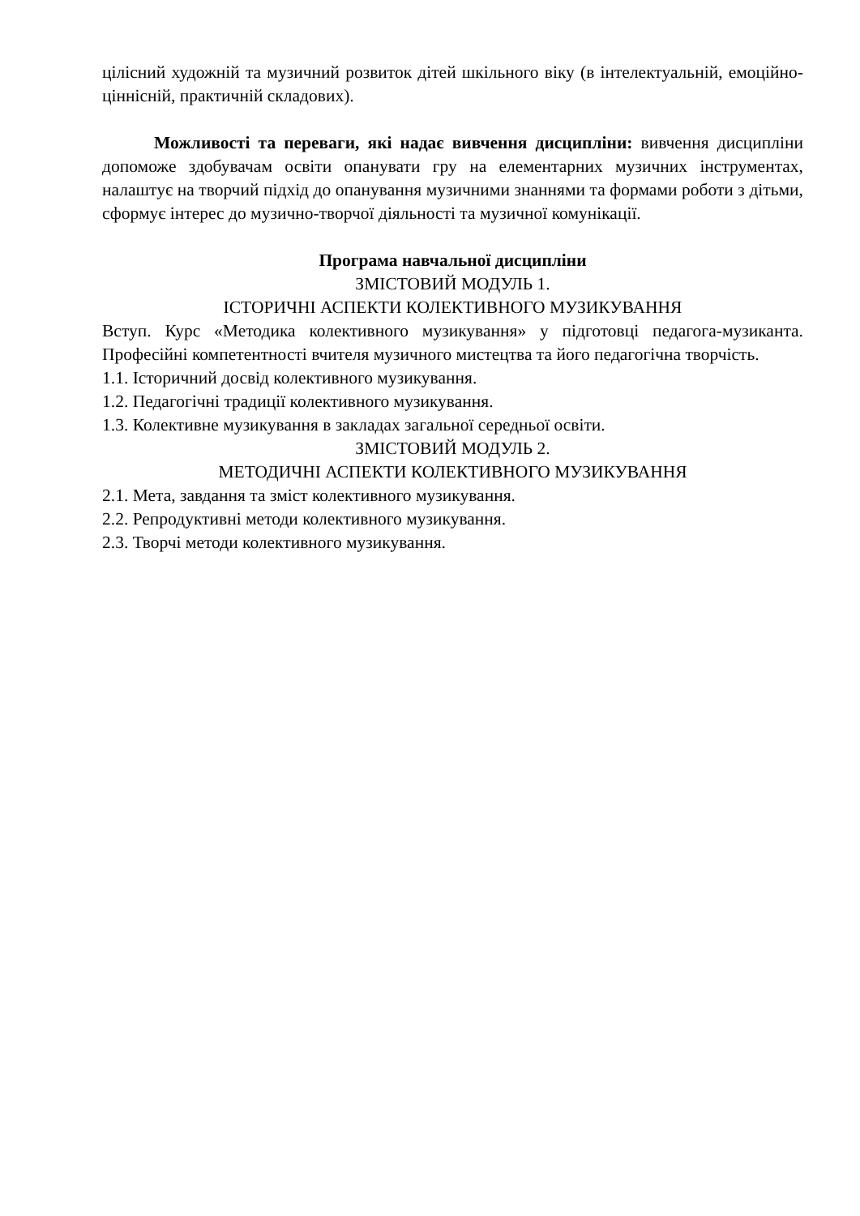цілісний художній та музичний розвиток дітей шкільного віку (в інтелектуальній, емоційно-ціннісній, практичній складових).
Можливості та переваги, які надає вивчення дисципліни: вивчення дисципліни допоможе здобувачам освіти опанувати гру на елементарних музичних інструментах, налаштує на творчий підхід до опанування музичними знаннями та формами роботи з дітьми, сформує інтерес до музично-творчої діяльності та музичної комунікації.
Програма навчальної дисципліни
ЗМІСТОВИЙ МОДУЛЬ 1.
ІСТОРИЧНІ АСПЕКТИ КОЛЕКТИВНОГО МУЗИКУВАННЯ
Вступ. Курс «Методика колективного музикування» у підготовці педагога-музиканта. Професійні компетентності вчителя музичного мистецтва та його педагогічна творчість.
1.1. Історичний досвід колективного музикування.
1.2. Педагогічні традиції колективного музикування.
1.3. Колективне музикування в закладах загальної середньої освіти.
ЗМІСТОВИЙ МОДУЛЬ 2.
МЕТОДИЧНІ АСПЕКТИ КОЛЕКТИВНОГО МУЗИКУВАННЯ
2.1. Мета, завдання та зміст колективного музикування.
2.2. Репродуктивні методи колективного музикування.
2.3. Творчі методи колективного музикування.